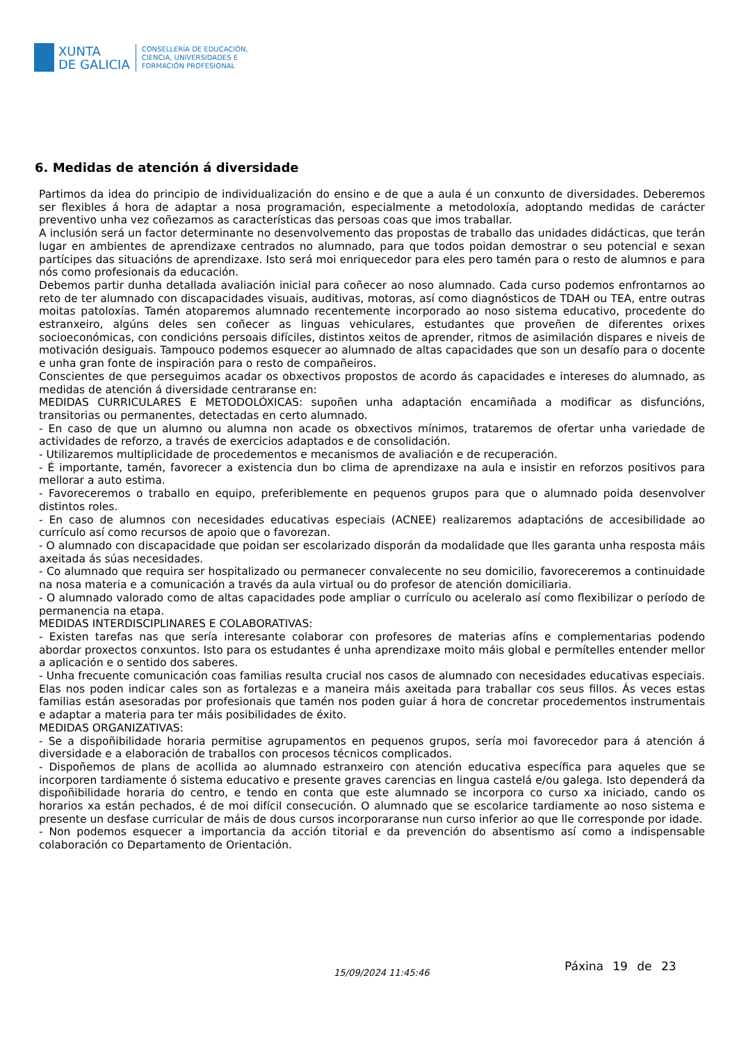XUNTA
DE GALICIA
CONSELLERÍA DE EDUCACIÓN,
CIENCIA, UNIVERSIDADES E
FORMACIÓN PROFESIONAL
6. Medidas de atención á diversidade
Partimos da idea do principio de individualización do ensino e de que a aula é un conxunto de diversidades. Deberemos ser flexibles á hora de adaptar a nosa programación, especialmente a metodoloxía, adoptando medidas de carácter preventivo unha vez coñezamos as características das persoas coas que imos traballar.
A inclusión será un factor determinante no desenvolvemento das propostas de traballo das unidades didácticas, que terán lugar en ambientes de aprendizaxe centrados no alumnado, para que todos poidan demostrar o seu potencial e sexan partícipes das situacións de aprendizaxe. Isto será moi enriquecedor para eles pero tamén para o resto de alumnos e para nós como profesionais da educación.
Debemos partir dunha detallada avaliación inicial para coñecer ao noso alumnado. Cada curso podemos enfrontarnos ao reto de ter alumnado con discapacidades visuais, auditivas, motoras, así como diagnósticos de TDAH ou TEA, entre outras moitas patoloxías. Tamén atoparemos alumnado recentemente incorporado ao noso sistema educativo, procedente do estranxeiro, algúns deles sen coñecer as linguas vehiculares, estudantes que proveñen de diferentes orixes socioeconómicas, con condicións persoais difíciles, distintos xeitos de aprender, ritmos de asimilación dispares e niveis de motivación desiguais. Tampouco podemos esquecer ao alumnado de altas capacidades que son un desafío para o docente e unha gran fonte de inspiración para o resto de compañeiros.
Conscientes de que perseguimos acadar os obxectivos propostos de acordo ás capacidades e intereses do alumnado, as medidas de atención á diversidade centraranse en:
MEDIDAS CURRICULARES E METODOLÓXICAS: supoñen unha adaptación encamiñada a modificar as disfuncións, transitorias ou permanentes, detectadas en certo alumnado.
- En caso de que un alumno ou alumna non acade os obxectivos mínimos, trataremos de ofertar unha variedade de actividades de reforzo, a través de exercicios adaptados e de consolidación.
- Utilizaremos multiplicidade de procedementos e mecanismos de avaliación e de recuperación.
- É importante, tamén, favorecer a existencia dun bo clima de aprendizaxe na aula e insistir en reforzos positivos para mellorar a auto estima.
- Favoreceremos o traballo en equipo, preferiblemente en pequenos grupos para que o alumnado poida desenvolver distintos roles.
- En caso de alumnos con necesidades educativas especiais (ACNEE) realizaremos adaptacións de accesibilidade ao currículo así como recursos de apoio que o favorezan.
- O alumnado con discapacidade que poidan ser escolarizado disporán da modalidade que lles garanta unha resposta máis axeitada ás súas necesidades.
- Co alumnado que requira ser hospitalizado ou permanecer convalecente no seu domicilio, favoreceremos a continuidade na nosa materia e a comunicación a través da aula virtual ou do profesor de atención domiciliaria.
- O alumnado valorado como de altas capacidades pode ampliar o currículo ou aceleralo así como flexibilizar o período de permanencia na etapa.
MEDIDAS INTERDISCIPLINARES E COLABORATIVAS:
- Existen tarefas nas que sería interesante colaborar con profesores de materias afíns e complementarias podendo abordar proxectos conxuntos. Isto para os estudantes é unha aprendizaxe moito máis global e permítelles entender mellor a aplicación e o sentido dos saberes.
- Unha frecuente comunicación coas familias resulta crucial nos casos de alumnado con necesidades educativas especiais. Elas nos poden indicar cales son as fortalezas e a maneira máis axeitada para traballar cos seus fillos. Ás veces estas familias están asesoradas por profesionais que tamén nos poden guiar á hora de concretar procedementos instrumentais e adaptar a materia para ter máis posibilidades de éxito.
MEDIDAS ORGANIZATIVAS:
- Se a dispoñibilidade horaria permitise agrupamentos en pequenos grupos, sería moi favorecedor para á atención á diversidade e a elaboración de traballos con procesos técnicos complicados.
- Dispoñemos de plans de acollida ao alumnado estranxeiro con atención educativa específica para aqueles que se incorporen tardiamente ó sistema educativo e presente graves carencias en lingua castelá e/ou galega. Isto dependerá da dispoñibilidade horaria do centro, e tendo en conta que este alumnado se incorpora co curso xa iniciado, cando os horarios xa están pechados, é de moi difícil consecución. O alumnado que se escolarice tardiamente ao noso sistema e presente un desfase curricular de máis de dous cursos incorporaranse nun curso inferior ao que lle corresponde por idade.
- Non podemos esquecer a importancia da acción titorial e da prevención do absentismo así como a indispensable colaboración co Departamento de Orientación.
15/09/2024 11:45:46 Páxina 19 de 23